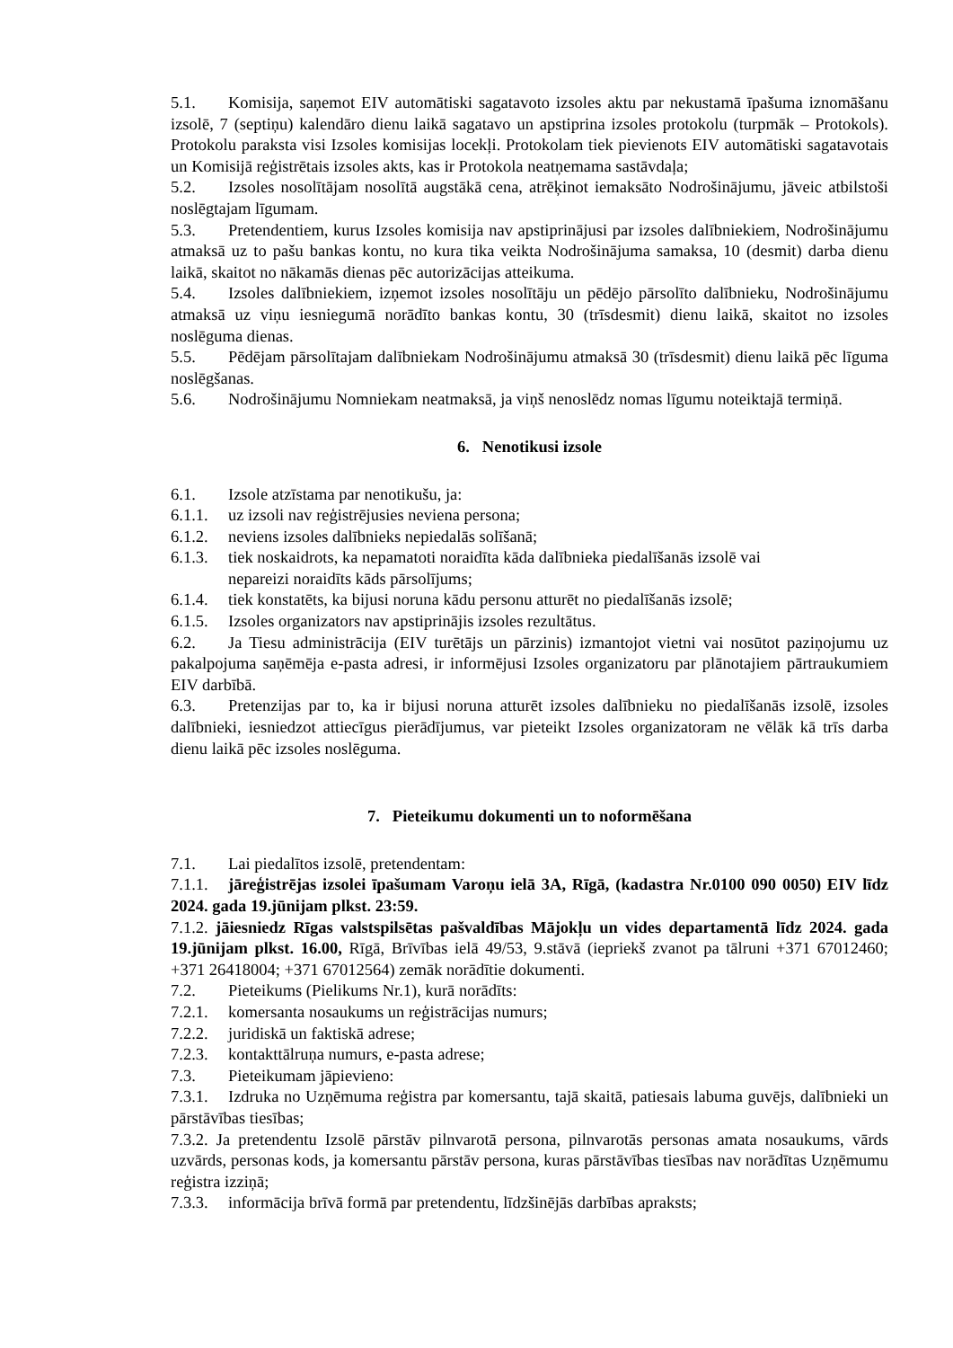5.1. Komisija, saņemot EIV automātiski sagatavoto izsoles aktu par nekustamā īpašuma iznomāšanu izsolē, 7 (septiņu) kalendāro dienu laikā sagatavo un apstiprina izsoles protokolu (turpmāk – Protokols). Protokolu paraksta visi Izsoles komisijas locekļi. Protokolam tiek pievienots EIV automātiski sagatavotais un Komisijā reģistrētais izsoles akts, kas ir Protokola neatņemama sastāvdaļa;
5.2. Izsoles nosolītājam nosolītā augstākā cena, atrēķinot iemaksāto Nodrošinājumu, jāveic atbilstoši noslēgtajam līgumam.
5.3. Pretendentiem, kurus Izsoles komisija nav apstiprinājusi par izsoles dalībniekiem, Nodrošinājumu atmaksā uz to pašu bankas kontu, no kura tika veikta Nodrošinājuma samaksa, 10 (desmit) darba dienu laikā, skaitot no nākamās dienas pēc autorizācijas atteikuma.
5.4. Izsoles dalībniekiem, izņemot izsoles nosolītāju un pēdējo pārsolīto dalībnieku, Nodrošinājumu atmaksā uz viņu iesniegumā norādīto bankas kontu, 30 (trīsdesmit) dienu laikā, skaitot no izsoles noslēguma dienas.
5.5. Pēdējam pārsolītajam dalībniekam Nodrošinājumu atmaksā 30 (trīsdesmit) dienu laikā pēc līguma noslēgšanas.
5.6. Nodrošinājumu Nomniekam neatmaksā, ja viņš nenoslēdz nomas līgumu noteiktajā termiņā.
6. Nenotikusi izsole
6.1. Izsole atzīstama par nenotikušu, ja:
6.1.1. uz izsoli nav reģistrējusies neviena persona;
6.1.2. neviens izsoles dalībnieks nepiedalās solīšanā;
6.1.3. tiek noskaidrots, ka nepamatoti noraidīta kāda dalībnieka piedalīšanās izsolē vai
nepareizi noraidīts kāds pārsolījums;
6.1.4. tiek konstatēts, ka bijusi noruna kādu personu atturēt no piedalīšanās izsolē;
6.1.5. Izsoles organizators nav apstiprinājis izsoles rezultātus.
6.2. Ja Tiesu administrācija (EIV turētājs un pārzinis) izmantojot vietni vai nosūtot paziņojumu uz pakalpojuma saņēmēja e-pasta adresi, ir informējusi Izsoles organizatoru par plānotajiem pārtraukumiem EIV darbībā.
6.3. Pretenzijas par to, ka ir bijusi noruna atturēt izsoles dalībnieku no piedalīšanās izsolē, izsoles dalībnieki, iesniedzot attiecīgus pierādījumus, var pieteikt Izsoles organizatoram ne vēlāk kā trīs darba dienu laikā pēc izsoles noslēguma.
7. Pieteikumu dokumenti un to noformēšana
7.1. Lai piedalītos izsolē, pretendentam:
7.1.1. jāreģistrējas izsolei īpašumam Varoņu ielā 3A, Rīgā, (kadastra Nr.0100 090 0050) EIV līdz 2024. gada 19.jūnijam plkst. 23:59.
7.1.2. jāiesniedz Rīgas valstspilsētas pašvaldības Mājokļu un vides departamentā līdz 2024. gada 19.jūnijam plkst. 16.00, Rīgā, Brīvības ielā 49/53, 9.stāvā (iepriekš zvanot pa tālruni +371 67012460; +371 26418004; +371 67012564) zemāk norādītie dokumenti.
7.2. Pieteikums (Pielikums Nr.1), kurā norādīts:
7.2.1. komersanta nosaukums un reģistrācijas numurs;
7.2.2. juridiskā un faktiskā adrese;
7.2.3. kontakttālruņa numurs, e-pasta adrese;
7.3. Pieteikumam jāpievieno:
7.3.1. Izdruka no Uzņēmuma reģistra par komersantu, tajā skaitā, patiesais labuma guvējs, dalībnieki un pārstāvības tiesības;
7.3.2. Ja pretendentu Izsolē pārstāv pilnvarotā persona, pilnvarotās personas amata nosaukums, vārds uzvārds, personas kods, ja komersantu pārstāv persona, kuras pārstāvības tiesības nav norādītas Uzņēmumu reģistra izziņā;
7.3.3. informācija brīvā formā par pretendentu, līdzšinējās darbības apraksts;